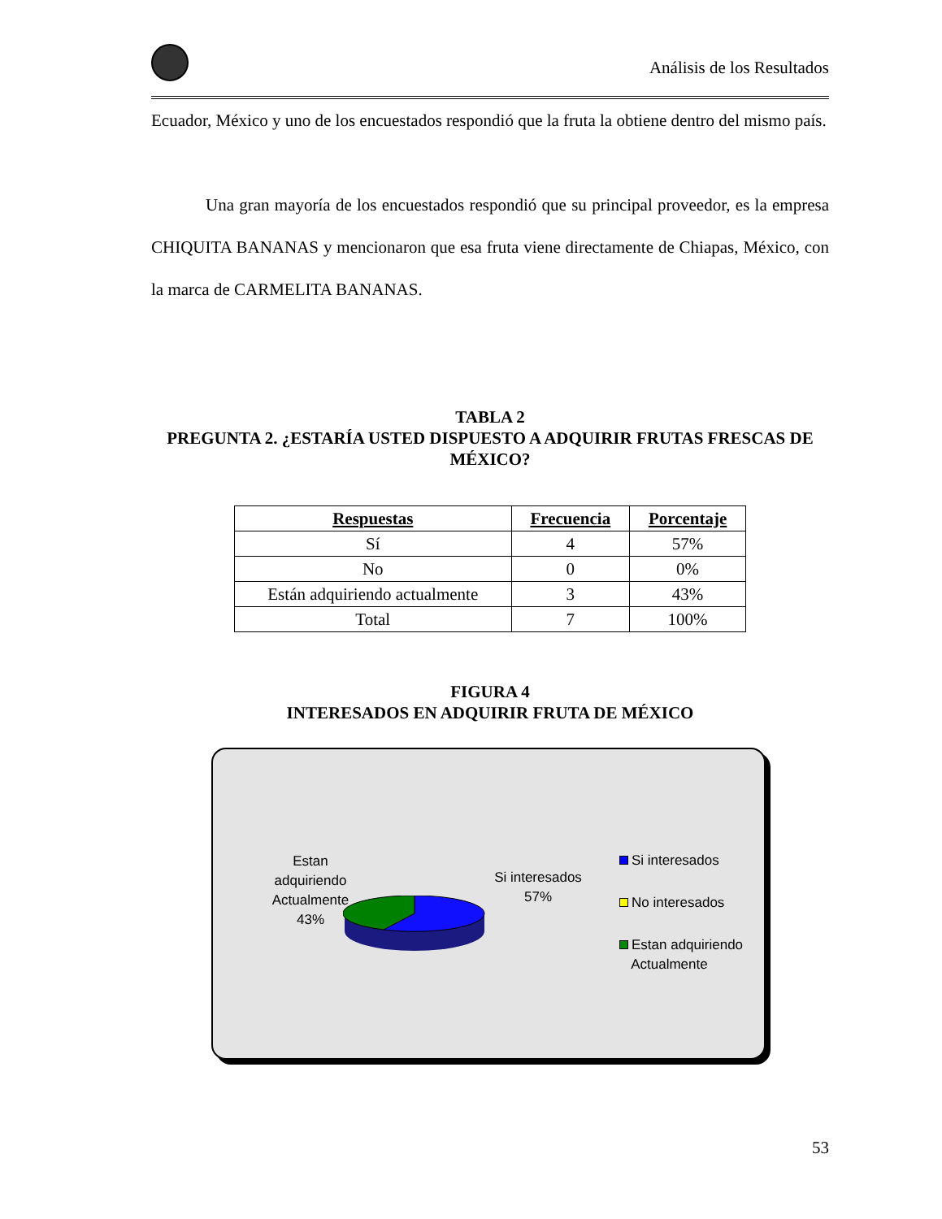Análisis de los Resultados
Ecuador, México y uno de los encuestados respondió que la fruta la obtiene dentro del mismo país.
Una gran mayoría de los encuestados respondió que su principal proveedor, es la empresa CHIQUITA BANANAS y mencionaron que esa fruta viene directamente de Chiapas, México, con la marca de CARMELITA BANANAS.
TABLA 2
PREGUNTA 2. ¿ESTARÍA USTED DISPUESTO A ADQUIRIR FRUTAS FRESCAS DE MÉXICO?
| Respuestas | Frecuencia | Porcentaje |
| --- | --- | --- |
| Sí | 4 | 57% |
| No | 0 | 0% |
| Están adquiriendo actualmente | 3 | 43% |
| Total | 7 | 100% |
FIGURA 4
INTERESADOS EN ADQUIRIR FRUTA DE MÉXICO
Estan adquiriendo Actualmente 43%
Si interesados 57%
Si interesados
No interesados
Estan adquiriendo
Actualmente
53